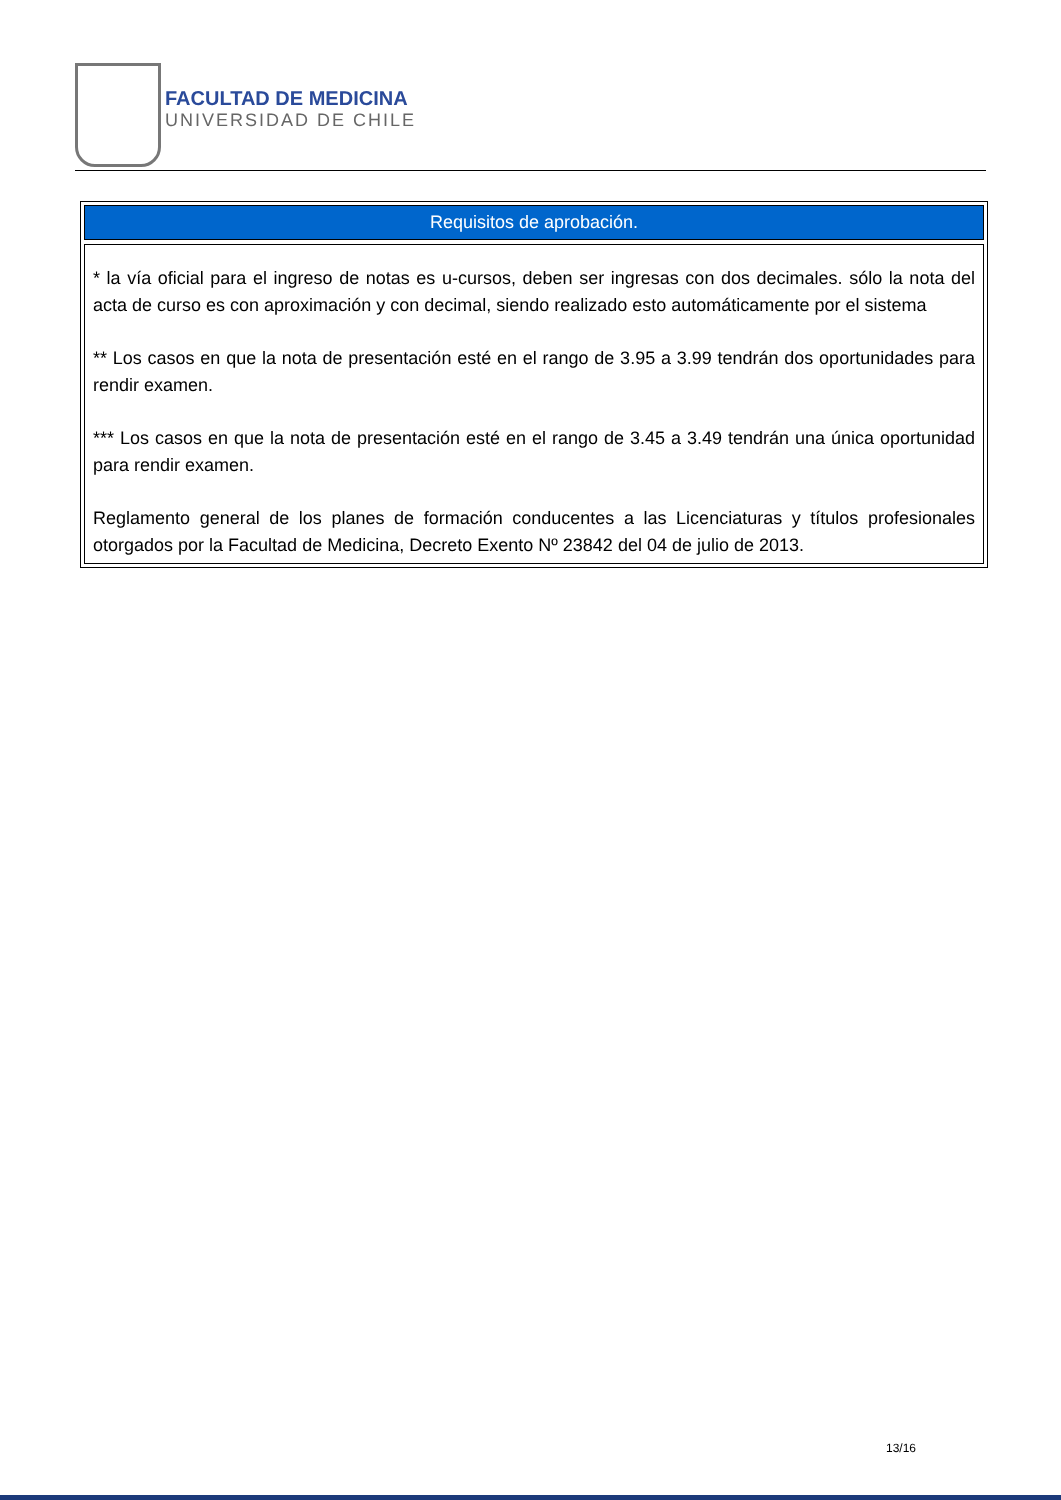FACULTAD DE MEDICINA
UNIVERSIDAD DE CHILE
| Requisitos de aprobación. |
| --- |
| * la vía oficial para el ingreso de notas es u-cursos, deben ser ingresas con dos decimales. sólo la nota del acta de curso es con aproximación y con decimal, siendo realizado esto automáticamente por el sistema ** Los casos en que la nota de presentación esté en el rango de 3.95 a 3.99 tendrán dos oportunidades para rendir examen. *** Los casos en que la nota de presentación esté en el rango de 3.45 a 3.49 tendrán una única oportunidad para rendir examen. Reglamento general de los planes de formación conducentes a las Licenciaturas y títulos profesionales otorgados por la Facultad de Medicina, Decreto Exento Nº 23842 del 04 de julio de 2013. |
13/16